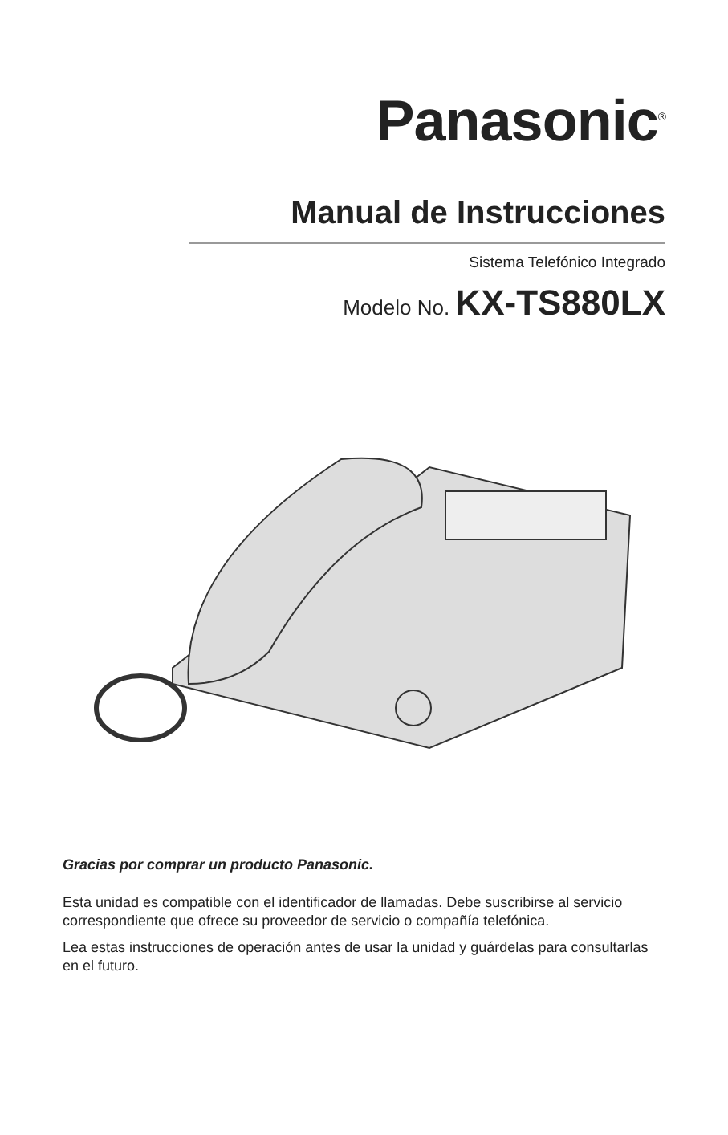Panasonic<sup>®</sup>
Manual de Instrucciones
Sistema Telefónico Integrado
Modelo No. KX-TS880LX
Gracias por comprar un producto Panasonic.
Esta unidad es compatible con el identificador de llamadas. Debe suscribirse al servicio correspondiente que ofrece su proveedor de servicio o compañía telefónica.
Lea estas instrucciones de operación antes de usar la unidad y guárdelas para consultarlas en el futuro.